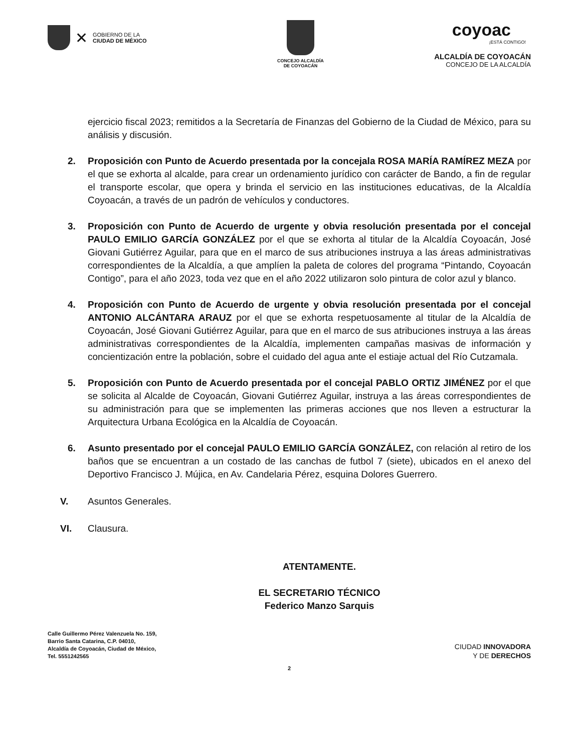✕
GOBIERNO DE LA
CIUDAD DE MÉXICO
CONCEJO ALCALDÍA
DE COYOACÁN
coyoac
¡ESTÁ CONTIGO!
ALCALDÍA DE COYOACÁN
CONCEJO DE LA ALCALDÍA
ejercicio fiscal 2023; remitidos a la Secretaría de Finanzas del Gobierno de la Ciudad de México, para su análisis y discusión.
2. Proposición con Punto de Acuerdo presentada por la concejala ROSA MARÍA RAMÍREZ MEZA por el que se exhorta al alcalde, para crear un ordenamiento jurídico con carácter de Bando, a fin de regular el transporte escolar, que opera y brinda el servicio en las instituciones educativas, de la Alcaldía Coyoacán, a través de un padrón de vehículos y conductores.
3. Proposición con Punto de Acuerdo de urgente y obvia resolución presentada por el concejal PAULO EMILIO GARCÍA GONZÁLEZ por el que se exhorta al titular de la Alcaldía Coyoacán, José Giovani Gutiérrez Aguilar, para que en el marco de sus atribuciones instruya a las áreas administrativas correspondientes de la Alcaldía, a que amplíen la paleta de colores del programa “Pintando, Coyoacán Contigo”, para el año 2023, toda vez que en el año 2022 utilizaron solo pintura de color azul y blanco.
4. Proposición con Punto de Acuerdo de urgente y obvia resolución presentada por el concejal ANTONIO ALCÁNTARA ARAUZ por el que se exhorta respetuosamente al titular de la Alcaldía de Coyoacán, José Giovani Gutiérrez Aguilar, para que en el marco de sus atribuciones instruya a las áreas administrativas correspondientes de la Alcaldía, implementen campañas masivas de información y concientización entre la población, sobre el cuidado del agua ante el estiaje actual del Río Cutzamala.
5. Proposición con Punto de Acuerdo presentada por el concejal PABLO ORTIZ JIMÉNEZ por el que se solicita al Alcalde de Coyoacán, Giovani Gutiérrez Aguilar, instruya a las áreas correspondientes de su administración para que se implementen las primeras acciones que nos lleven a estructurar la Arquitectura Urbana Ecológica en la Alcaldía de Coyoacán.
6. Asunto presentado por el concejal PAULO EMILIO GARCÍA GONZÁLEZ, con relación al retiro de los baños que se encuentran a un costado de las canchas de futbol 7 (siete), ubicados en el anexo del Deportivo Francisco J. Mújica, en Av. Candelaria Pérez, esquina Dolores Guerrero.
V. Asuntos Generales.
VI. Clausura.
ATENTAMENTE.
EL SECRETARIO TÉCNICO
Federico Manzo Sarquis
Calle Guillermo Pérez Valenzuela No. 159,
Barrio Santa Catarina, C.P. 04010,
Alcaldía de Coyoacán, Ciudad de México,
Tel. 5551242565
CIUDAD INNOVADORA
Y DE DERECHOS
2